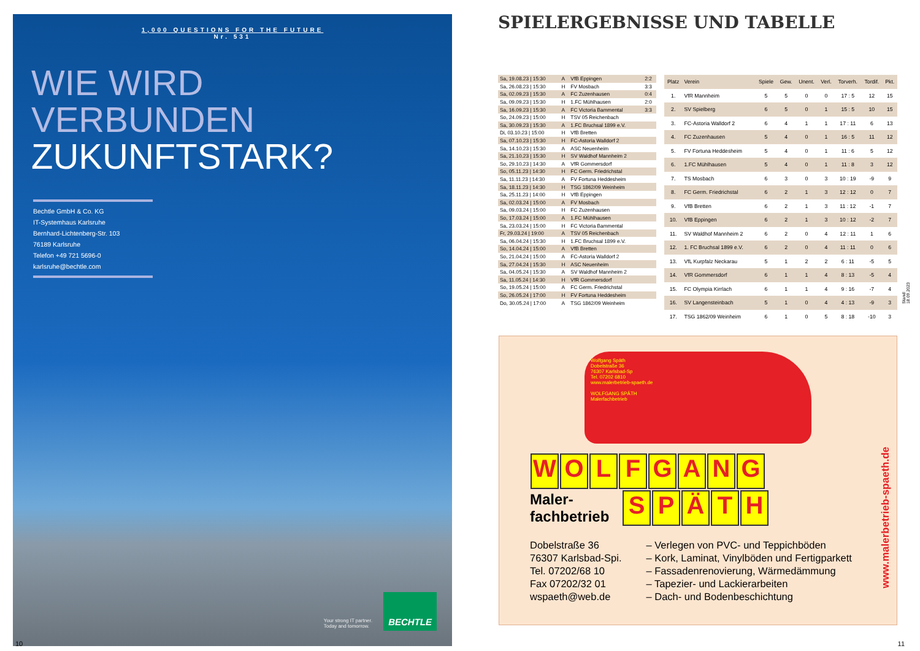1,000 QUESTIONS FOR THE FUTURE
Nr. 531
WIE WIRD
VERBUNDEN
ZUKUNFTSTARK?
Bechtle GmbH & Co. KG
IT-Systemhaus Karlsruhe
Bernhard-Lichtenberg-Str. 103
76189 Karlsruhe
Telefon +49 721 5696-0
karlsruhe@bechtle.com
Your strong IT partner.
Today and tomorrow.
BECHTLE
10
SPIELERGEBNISSE UND TABELLE
| Sa, 19.08.23 / 15:30 | A | VfB Eppingen | 2:2 |
| Sa, 26.08.23 / 15:30 | H | FV Mosbach | 3:3 |
| Sa, 02.09.23 / 15:30 | A | FC Zuzenhausen | 0:4 |
| Sa, 09.09.23 / 15:30 | H | 1.FC Mühlhausen | 2:0 |
| Sa, 16.09.23 / 15:30 | A | FC Victoria Bammental | 3:3 |
| So, 24.09.23 / 15:00 | H | TSV 05 Reichenbach | |
| Sa, 30.09.23 / 15:30 | A | 1.FC Bruchsal 1899 e.V. | |
| Di, 03.10.23 / 15:00 | H | VfB Bretten | |
| Sa, 07.10.23 / 15:30 | H | FC-Astoria Walldorf 2 | |
| Sa, 14.10.23 / 15:30 | A | ASC Neuenheim | |
| Sa, 21.10.23 / 15:30 | H | SV Waldhof Mannheim 2 | |
| So, 29.10.23 / 14:30 | A | VfR Gommersdorf | |
| So, 05.11.23 / 14:30 | H | FC Germ. Friedrichstal | |
| Sa, 11.11.23 / 14:30 | A | FV Fortuna Heddesheim | |
| Sa, 18.11.23 / 14:30 | H | TSG 1862/09 Weinheim | |
| Sa, 25.11.23 / 14:00 | H | VfB Eppingen | |
| Sa, 02.03.24 / 15:00 | A | FV Mosbach | |
| Sa, 09.03.24 / 15:00 | H | FC Zuzenhausen | |
| So, 17.03.24 / 15:00 | A | 1.FC Mühlhausen | |
| Sa, 23.03.24 / 15:00 | H | FC Victoria Bammental | |
| Fr, 29.03.24 / 19:00 | A | TSV 05 Reichenbach | |
| Sa, 06.04.24 / 15:30 | H | 1.FC Bruchsal 1899 e.V. | |
| So, 14.04.24 / 15:00 | A | VfB Bretten | |
| So, 21.04.24 / 15:00 | A | FC-Astoria Walldorf 2 | |
| Sa, 27.04.24 / 15:30 | H | ASC Neuenheim | |
| Sa, 04.05.24 / 15:30 | A | SV Waldhof Mannheim 2 | |
| Sa, 11.05.24 / 14:30 | H | VfR Gommersdorf | |
| So, 19.05.24 / 15:00 | A | FC Germ. Friedrichstal | |
| So, 26.05.24 / 17:00 | H | FV Fortuna Heddesheim | |
| Do, 30.05.24 / 17:00 | A | TSG 1862/09 Weinheim | |
| Platz | Verein | Spiele | Gew. | Unent. | Verl. | Torverh. | Tordif. | Pkt. |
| --- | --- | --- | --- | --- | --- | --- | --- | --- |
| 1. | VfR Mannheim | 5 | 5 | 0 | 0 | 17 : 5 | 12 | 15 |
| 2. | SV Spielberg | 6 | 5 | 0 | 1 | 15 : 5 | 10 | 15 |
| 3. | FC-Astoria Walldorf 2 | 6 | 4 | 1 | 1 | 17 : 11 | 6 | 13 |
| 4. | FC Zuzenhausen | 5 | 4 | 0 | 1 | 16 : 5 | 11 | 12 |
| 5. | FV Fortuna Heddesheim | 5 | 4 | 0 | 1 | 11 : 6 | 5 | 12 |
| 6. | 1.FC Mühlhausen | 5 | 4 | 0 | 1 | 11 : 8 | 3 | 12 |
| 7. | TS Mosbach | 6 | 3 | 0 | 3 | 10 : 19 | -9 | 9 |
| 8. | FC Germ. Friedrichstal | 6 | 2 | 1 | 3 | 12 : 12 | 0 | 7 |
| 9. | VfB Bretten | 6 | 2 | 1 | 3 | 11 : 12 | -1 | 7 |
| 10. | VfB Eppingen | 6 | 2 | 1 | 3 | 10 : 12 | -2 | 7 |
| 11. | SV Waldhof Mannheim 2 | 6 | 2 | 0 | 4 | 12 : 11 | 1 | 6 |
| 12. | 1. FC Bruchsal 1899 e.V. | 6 | 2 | 0 | 4 | 11 : 11 | 0 | 6 |
| 13. | VfL Kurpfalz Neckarau | 5 | 1 | 2 | 2 | 6 : 11 | -5 | 5 |
| 14. | VfR Gommersdorf | 6 | 1 | 1 | 4 | 8 : 13 | -5 | 4 |
| 15. | FC Olympia Kirrlach | 6 | 1 | 1 | 4 | 9 : 16 | -7 | 4 |
| 16. | SV Langensteinbach | 5 | 1 | 0 | 4 | 4 : 13 | -9 | 3 |
| 17. | TSG 1862/09 Weinheim | 6 | 1 | 0 | 5 | 8 : 18 | -10 | 3 |
Stand: 18.09.2023
Wolfgang Späth
Dobelstraße 36
76307 Karlsbad-Sp
Tel. 07202 6810
www.malerbetrieb-spaeth.de
WOLFGANG SPÄTH
Malerfachbetrieb
WOLFGANG
Maler-
fachbetrieb
SPÄTH
Dobelstraße 36
76307 Karlsbad-Spi.
Tel. 07202/68 10
Fax 07202/32 01
wspaeth@web.de
– Verlegen von PVC- und Teppichböden
– Kork, Laminat, Vinylböden und Fertigparkett
– Fassadenrenovierung, Wärmedämmung
– Tapezier- und Lackierarbeiten
– Dach- und Bodenbeschichtung
www.malerbetrieb-spaeth.de
11